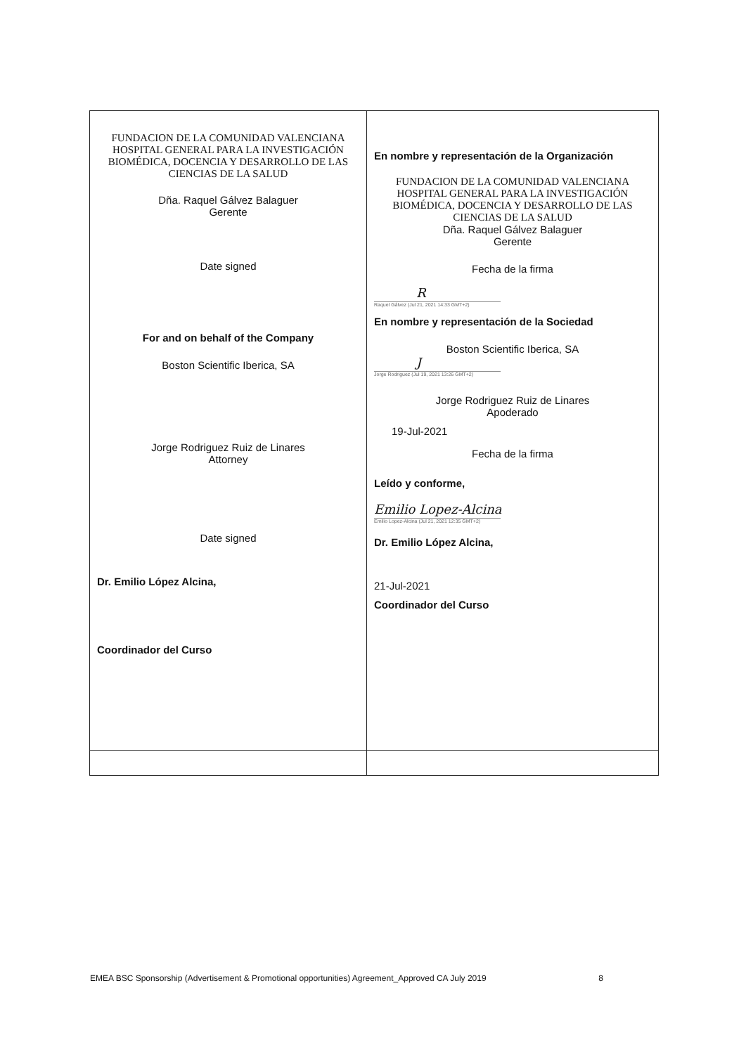| FUNDACION DE LA COMUNIDAD VALENCIANA HOSPITAL GENERAL PARA LA INVESTIGACIÓN BIOMÉDICA, DOCENCIA Y DESARROLLO DE LAS CIENCIAS DE LA SALUD Dña. Raquel Gálvez Balaguer Gerente Date signed For and on behalf of the Company Boston Scientific Iberica, SA Jorge Rodriguez Ruiz de Linares Attorney Date signed Dr. Emilio López Alcina, Coordinador del Curso | En nombre y representación de la Organización FUNDACION DE LA COMUNIDAD VALENCIANA HOSPITAL GENERAL PARA LA INVESTIGACIÓN BIOMÉDICA, DOCENCIA Y DESARROLLO DE LAS CIENCIAS DE LA SALUD Dña. Raquel Gálvez Balaguer Gerente Fecha de la firma R Raquel Gálvez (Jul 21, 2021 14:33 GMT+2) En nombre y representación de la Sociedad Boston Scientific Iberica, SA J Jorge Rodriguez (Jul 19, 2021 13:26 GMT+2) Jorge Rodriguez Ruiz de Linares Apoderado 19-Jul-2021 Fecha de la firma Leído y conforme, Emilio Lopez-Alcina Emilio Lopez-Alcina (Jul 21, 2021 12:35 GMT+2) Dr. Emilio López Alcina, 21-Jul-2021 Coordinador del Curso |
EMEA BSC Sponsorship (Advertisement & Promotional opportunities) Agreement_Approved CA July 2019 8